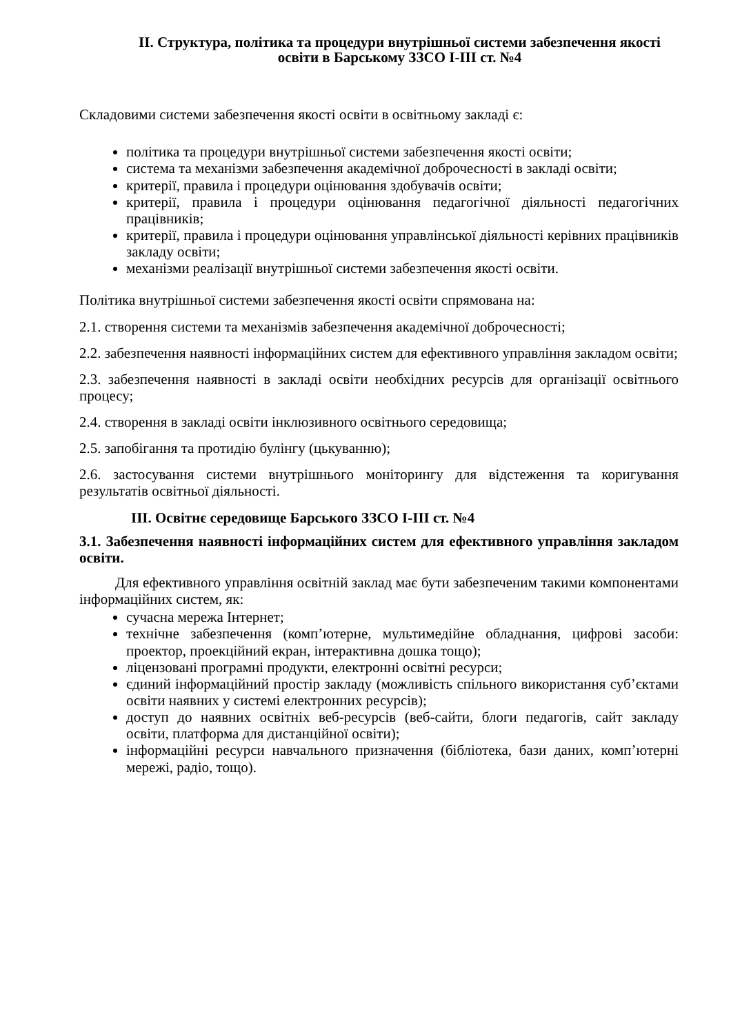ІІ. Структура, політика та процедури внутрішньої системи забезпечення якості освіти в Барському ЗЗСО І-ІІІ ст. №4
Складовими системи забезпечення якості освіти в освітньому закладі є:
політика та процедури внутрішньої системи забезпечення якості освіти;
система та механізми забезпечення академічної доброчесності в закладі освіти;
критерії, правила і процедури оцінювання здобувачів освіти;
критерії, правила і процедури оцінювання педагогічної діяльності педагогічних працівників;
критерії, правила і процедури оцінювання управлінської діяльності керівних працівників закладу освіти;
механізми реалізації внутрішньої системи забезпечення якості освіти.
Політика внутрішньої системи забезпечення якості освіти спрямована на:
2.1. створення системи та механізмів забезпечення академічної доброчесності;
2.2. забезпечення наявності інформаційних систем для ефективного управління закладом освіти;
2.3. забезпечення наявності в закладі освіти необхідних ресурсів для організації освітнього процесу;
2.4. створення в закладі освіти інклюзивного освітнього середовища;
2.5. запобігання та протидію булінгу (цькуванню);
2.6. застосування системи внутрішнього моніторингу для відстеження та коригування результатів освітньої діяльності.
ІІІ. Освітнє середовище Барського ЗЗСО І-ІІІ ст. №4
3.1. Забезпечення наявності інформаційних систем для ефективного управління закладом освіти.
Для ефективного управління освітній заклад має бути забезпеченим такими компонентами інформаційних систем, як:
сучасна мережа Інтернет;
технічне забезпечення (комп’ютерне, мультимедійне обладнання, цифрові засоби: проектор, проекційний екран, інтерактивна дошка тощо);
ліцензовані програмні продукти, електронні освітні ресурси;
єдиний інформаційний простір закладу (можливість спільного використання суб’єктами освіти наявних у системі електронних ресурсів);
доступ до наявних освітніх веб-ресурсів (веб-сайти, блоги педагогів, сайт закладу освіти, платформа для дистанційної освіти);
інформаційні ресурси навчального призначення (бібліотека, бази даних, комп’ютерні мережі, радіо, тощо).